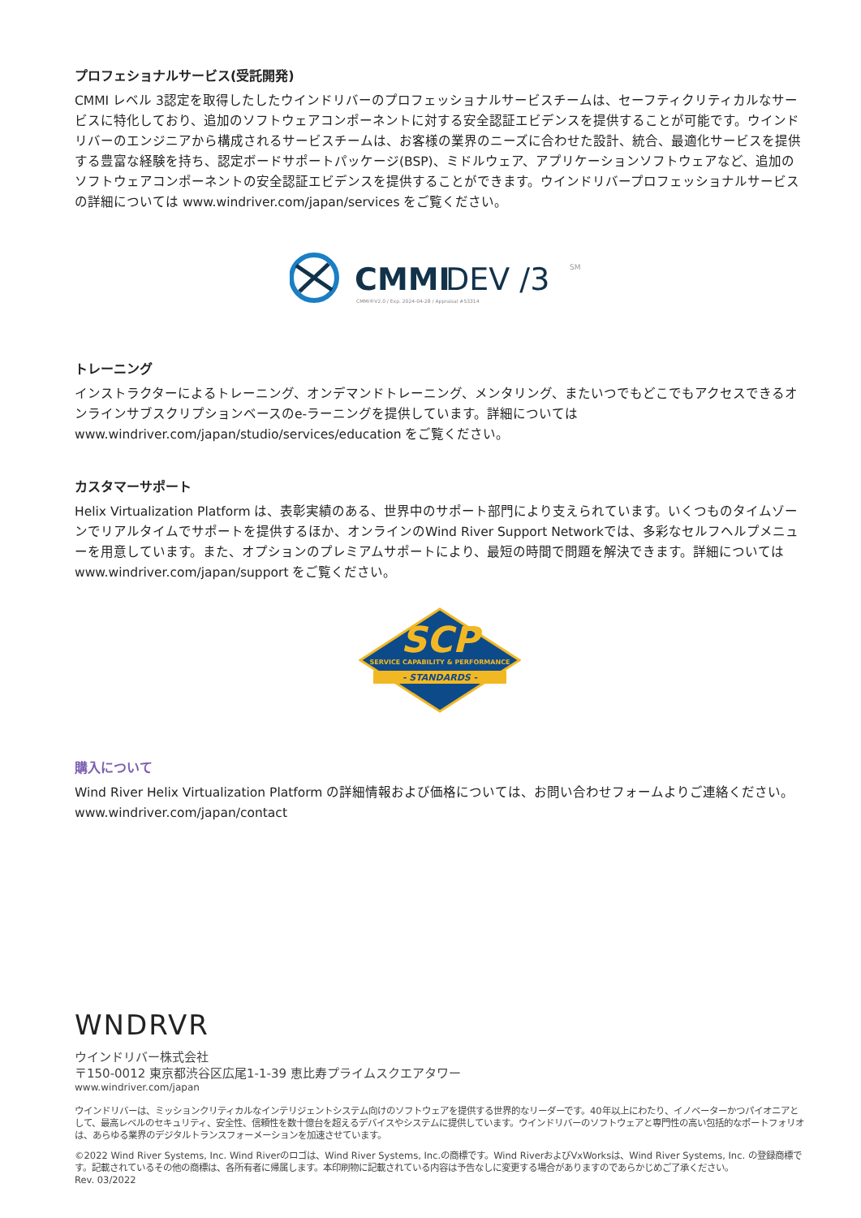プロフェショナルサービス(受託開発)
CMMI レベル 3認定を取得したしたウインドリバーのプロフェッショナルサービスチームは、セーフティクリティカルなサービスに特化しており、追加のソフトウェアコンポーネントに対する安全認証エビデンスを提供することが可能です。ウインドリバーのエンジニアから構成されるサービスチームは、お客様の業界のニーズに合わせた設計、統合、最適化サービスを提供する豊富な経験を持ち、認定ボードサポートパッケージ(BSP)、ミドルウェア、アプリケーションソフトウェアなど、追加のソフトウェアコンポーネントの安全認証エビデンスを提供することができます。ウインドリバープロフェッショナルサービスの詳細については www.windriver.com/japan/services をご覧ください。
CMMI
DEV /3
SM
CMMI®V2.0 / Exp. 2024-04-28 / Appraisal #53314
トレーニング
インストラクターによるトレーニング、オンデマンドトレーニング、メンタリング、またいつでもどこでもアクセスできるオンラインサブスクリプションベースのe-ラーニングを提供しています。詳細については www.windriver.com/japan/studio/services/education をご覧ください。
カスタマーサポート
Helix Virtualization Platform は、表彰実績のある、世界中のサポート部門により支えられています。いくつものタイムゾーンでリアルタイムでサポートを提供するほか、オンラインのWind River Support Networkでは、多彩なセルフヘルプメニューを用意しています。また、オプションのプレミアムサポートにより、最短の時間で問題を解決できます。詳細については www.windriver.com/japan/support をご覧ください。
SCP
SERVICE CAPABILITY & PERFORMANCE
- STANDARDS -
購入について
Wind River Helix Virtualization Platform の詳細情報および価格については、お問い合わせフォームよりご連絡ください。
www.windriver.com/japan/contact
WNDRVR
ウインドリバー株式会社
〒150-0012 東京都渋谷区広尾1-1-39 恵比寿プライムスクエアタワー
www.windriver.com/japan
ウインドリバーは、ミッションクリティカルなインテリジェントシステム向けのソフトウェアを提供する世界的なリーダーです。40年以上にわたり、イノベーターかつパイオニアとして、最高レベルのセキュリティ、安全性、信頼性を数十億台を超えるデバイスやシステムに提供しています。ウインドリバーのソフトウェアと専門性の高い包括的なポートフォリオは、あらゆる業界のデジタルトランスフォーメーションを加速させています。
©2022 Wind River Systems, Inc. Wind Riverのロゴは、Wind River Systems, Inc.の商標です。Wind RiverおよびVxWorksは、Wind River Systems, Inc. の登録商標です。記載されているその他の商標は、各所有者に帰属します。本印刷物に記載されている内容は予告なしに変更する場合がありますのであらかじめご了承ください。
Rev. 03/2022